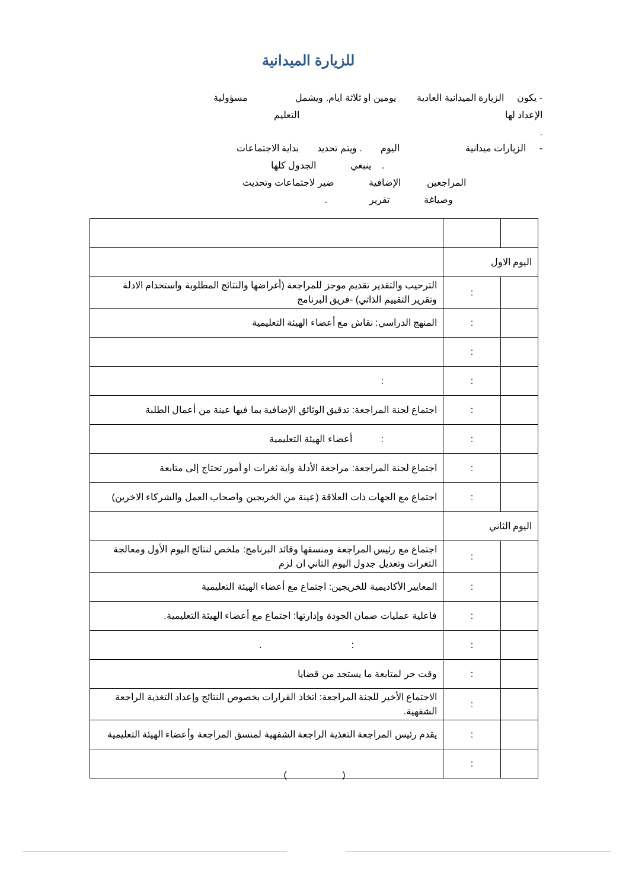للزيارة الميدانية
- يكون الزيارة الميدانية العادية يومين او ثلاثة ايام. ويشمل مسؤولية
الإعداد لها التعليم
.
- الزيارات ميدانية اليوم . ويتم تحديد بداية الاجتماعات
. ينبغي الجدول كلها
المراجعين الإضافية ضير لاجتماعات وتحديث
وصياغة تقرير .
| اليوم الاول | | |
| | : | الترحيب والتقدير تقديم موجز للمراجعة (أغراضها والنتائج المطلوبة واستخدام الادلة وتقرير التقييم الذاتي) -فريق البرنامج |
| | : | المنهج الدراسي: نقاش مع أعضاء الهيئة التعليمية |
| | : | |
| | : | : |
| | : | اجتماع لجنة المراجعة: تدقيق الوثائق الإضافية بما فيها عينة من أعمال الطلبة |
| | : | : أعضاء الهيئة التعليمية |
| | : | اجتماع لجنة المراجعة: مراجعة الأدلة واية ثغرات او أمور تحتاج إلى متابعة |
| | : | اجتماع مع الجهات ذات العلاقة (عينة من الخريجين واصحاب العمل والشركاء الاخرين) |
| اليوم الثاني | | |
| | : | اجتماع مع رئيس المراجعة ومنسقها وقائد البرنامج: ملخص لنتائج اليوم الأول ومعالجة الثغرات وتعديل جدول اليوم الثاني ان لزم |
| | : | المعايير الأكاديمية للخريجين: اجتماع مع أعضاء الهيئة التعليمية |
| | : | فاعلية عمليات ضمان الجودة وإدارتها: اجتماع مع أعضاء الهيئة التعليمية. |
| | : | : . |
| | : | وقت حر لمتابعة ما يستجد من قضايا |
| | : | الاجتماع الأخير للجنة المراجعة: اتخاذ القرارات بخصوص النتائج وإعداد التغذية الراجعة الشفهية. |
| | : | يقدم رئيس المراجعة التغذية الراجعة الشفهية لمنسق المراجعة وأعضاء الهيئة التعليمية |
| | : | |
( )